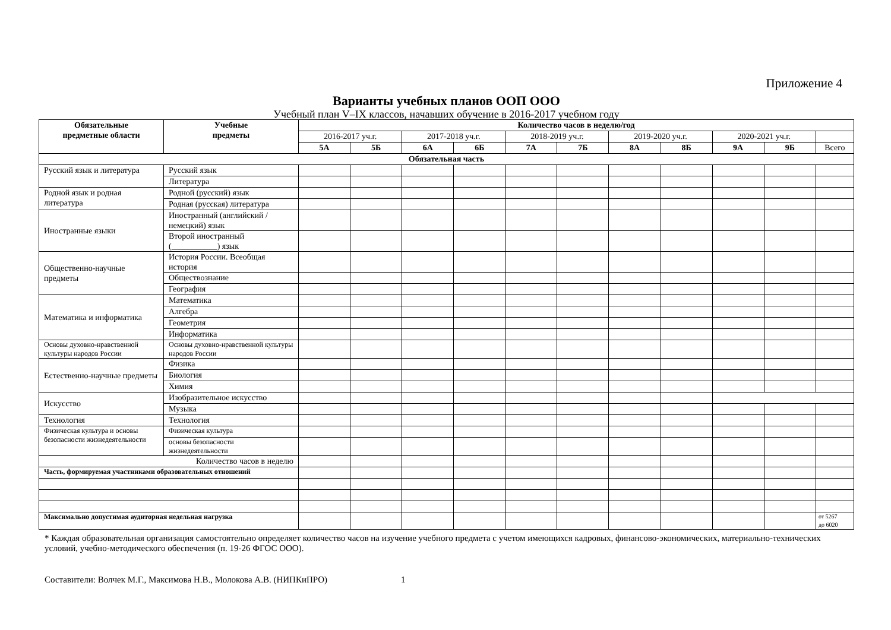Приложение 4
Варианты учебных планов ООП ООО
Учебный план V–IX классов, начавших обучение в 2016-2017 учебном году
| Обязательные предметные области | Учебные предметы | Количество часов в неделю/год | | | | | | | | | | |
| --- | --- | --- | --- | --- | --- | --- | --- | --- | --- | --- | --- | --- |
| | | 2016-2017 уч.г. | | 2017-2018 уч.г. | | 2018-2019 уч.г. | | 2019-2020 уч.г. | | 2020-2021 уч.г. | | |
| | | 5А | 5Б | 6А | 6Б | 7А | 7Б | 8А | 8Б | 9А | 9Б | Всего |
| Обязательная часть | | | | | | | | | | | | |
| Русский язык и литература | Русский язык | | | | | | | | | | | |
| | Литература | | | | | | | | | | | |
| Родной язык и родная литература | Родной (русский) язык | | | | | | | | | | | |
| | Родная (русская) литература | | | | | | | | | | | |
| Иностранные языки | Иностранный (английский / немецкий) язык | | | | | | | | | | | |
| | Второй иностранный (___________) язык | | | | | | | | | | | |
| Общественно-научные предметы | История России. Всеобщая история | | | | | | | | | | | |
| | Обществознание | | | | | | | | | | | |
| | География | | | | | | | | | | | |
| Математика и информатика | Математика | | | | | | | | | | | |
| | Алгебра | | | | | | | | | | | |
| | Геометрия | | | | | | | | | | | |
| | Информатика | | | | | | | | | | | |
| Основы духовно-нравственной культуры народов России | Основы духовно-нравственной культуры народов России | | | | | | | | | | | |
| Естественно-научные предметы | Физика | | | | | | | | | | | |
| | Биология | | | | | | | | | | | |
| | Химия | | | | | | | | | | | |
| Искусство | Изобразительное искусство | | | | | | | | | | | |
| | Музыка | | | | | | | | | | | |
| Технология | Технология | | | | | | | | | | | |
| Физическая культура и основы безопасности жизнедеятельности | Физическая культура | | | | | | | | | | | |
| | основы безопасности жизнедеятельности | | | | | | | | | | | |
| Количество часов в неделю | | | | | | | | | | | | |
| Часть, формируемая участниками образовательных отношений | | | | | | | | | | | | |
| Максимально допустимая аудиторная недельная нагрузка | | | | | | | | | | | | от 5267 до 6020 |
* Каждая образовательная организация самостоятельно определяет количество часов на изучение учебного предмета с учетом имеющихся кадровых, финансово-экономических, материально-технических условий, учебно-методического обеспечения (п. 19-26 ФГОС ООО).
Составители: Волчек М.Г., Максимова Н.В., Молокова А.В. (НИПКиПРО) 1